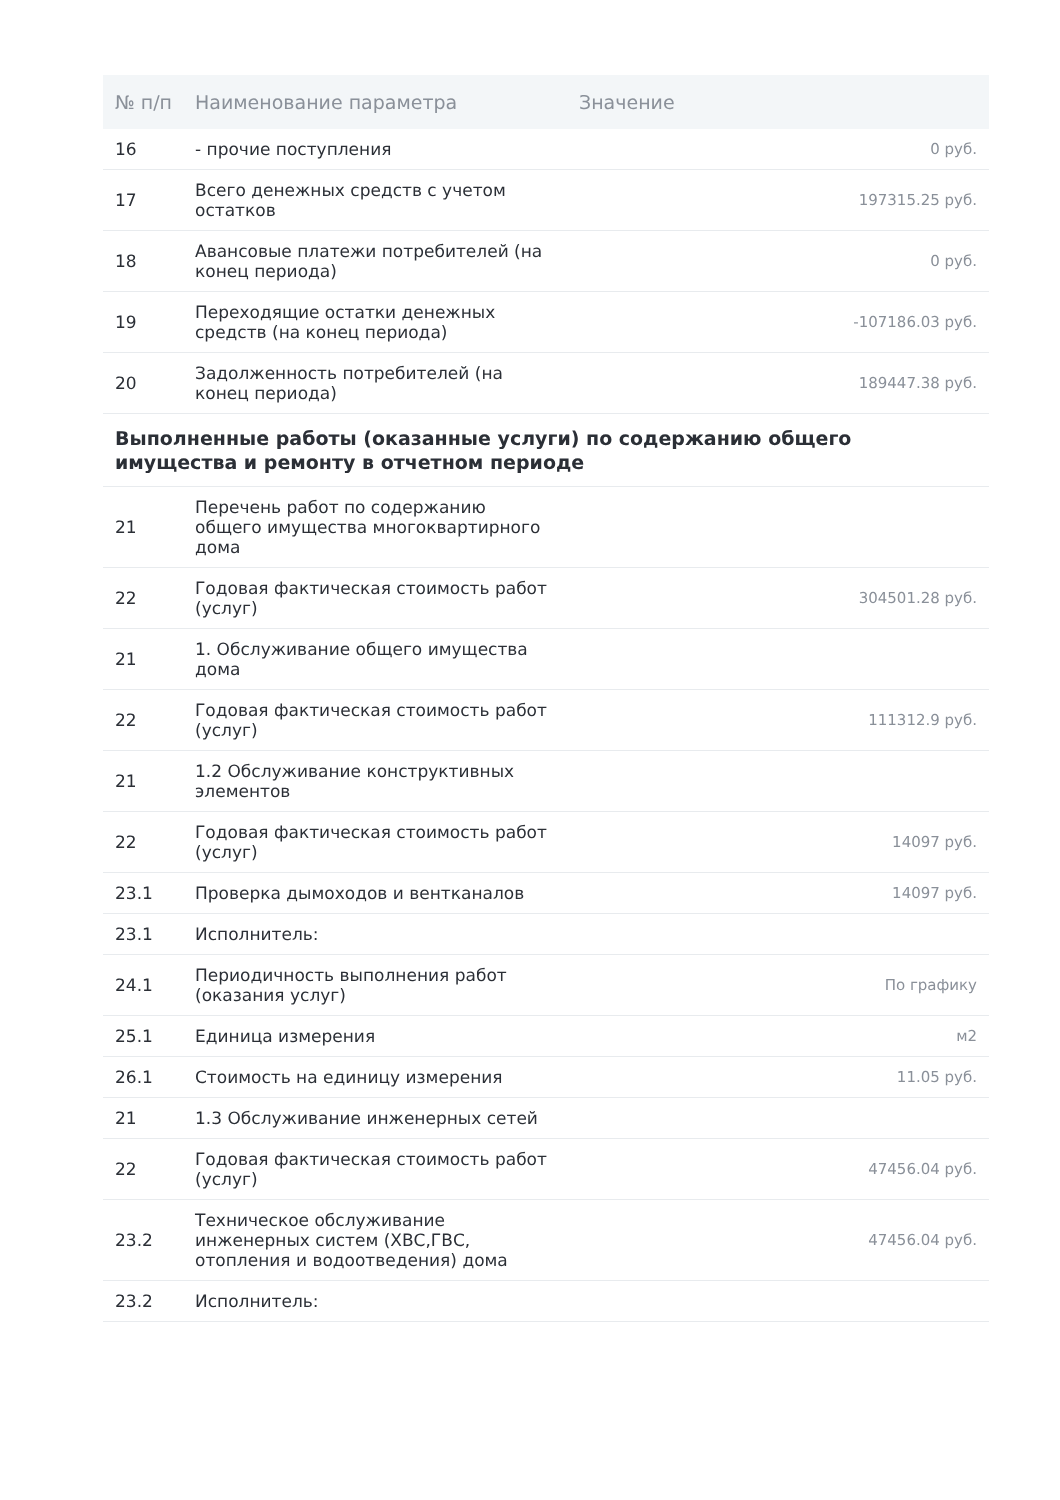| № п/п | Наименование параметра | Значение |
| --- | --- | --- |
| 16 | - прочие поступления | 0 руб. |
| 17 | Всего денежных средств с учетом остатков | 197315.25 руб. |
| 18 | Авансовые платежи потребителей (на конец периода) | 0 руб. |
| 19 | Переходящие остатки денежных средств (на конец периода) | -107186.03 руб. |
| 20 | Задолженность потребителей (на конец периода) | 189447.38 руб. |
| Выполненные работы (оказанные услуги) по содержанию общего имущества и ремонту в отчетном периоде | | |
| 21 | Перечень работ по содержанию общего имущества многоквартирного дома | |
| 22 | Годовая фактическая стоимость работ (услуг) | 304501.28 руб. |
| 21 | 1. Обслуживание общего имущества дома | |
| 22 | Годовая фактическая стоимость работ (услуг) | 111312.9 руб. |
| 21 | 1.2 Обслуживание конструктивных элементов | |
| 22 | Годовая фактическая стоимость работ (услуг) | 14097 руб. |
| 23.1 | Проверка дымоходов и вентканалов | 14097 руб. |
| 23.1 | Исполнитель: | |
| 24.1 | Периодичность выполнения работ (оказания услуг) | По графику |
| 25.1 | Единица измерения | м2 |
| 26.1 | Стоимость на единицу измерения | 11.05 руб. |
| 21 | 1.3 Обслуживание инженерных сетей | |
| 22 | Годовая фактическая стоимость работ (услуг) | 47456.04 руб. |
| 23.2 | Техническое обслуживание инженерных систем (ХВС,ГВС, отопления и водоотведения) дома | 47456.04 руб. |
| 23.2 | Исполнитель: | |